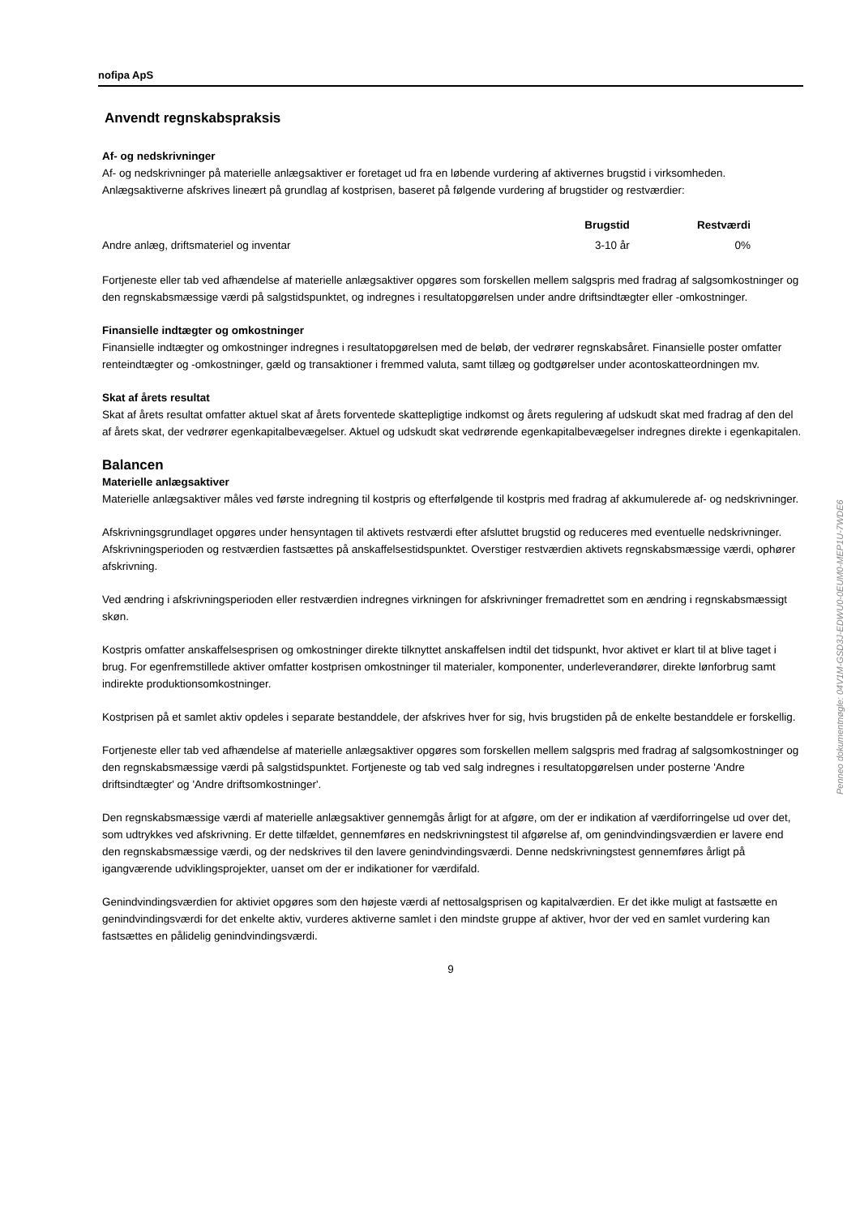nofipa ApS
Anvendt regnskabspraksis
Af- og nedskrivninger
Af- og nedskrivninger på materielle anlægsaktiver er foretaget ud fra en løbende vurdering af aktivernes brugstid i virksomheden. Anlægsaktiverne afskrives lineært på grundlag af kostprisen, baseret på følgende vurdering af brugstider og restværdier:
| | Brugstid | Restværdi |
| --- | --- | --- |
| Andre anlæg, driftsmateriel og inventar | 3-10 år | 0% |
Fortjeneste eller tab ved afhændelse af materielle anlægsaktiver opgøres som forskellen mellem salgspris med fradrag af salgsomkostninger og den regnskabsmæssige værdi på salgstidspunktet, og indregnes i resultatopgørelsen under andre driftsindtægter eller -omkostninger.
Finansielle indtægter og omkostninger
Finansielle indtægter og omkostninger indregnes i resultatopgørelsen med de beløb, der vedrører regnskabsåret. Finansielle poster omfatter renteindtægter og -omkostninger, gæld og transaktioner i fremmed valuta, samt tillæg og godtgørelser under acontoskatteordningen mv.
Skat af årets resultat
Skat af årets resultat omfatter aktuel skat af årets forventede skattepligtige indkomst og årets regulering af udskudt skat med fradrag af den del af årets skat, der vedrører egenkapitalbevægelser. Aktuel og udskudt skat vedrørende egenkapitalbevægelser indregnes direkte i egenkapitalen.
Balancen
Materielle anlægsaktiver
Materielle anlægsaktiver måles ved første indregning til kostpris og efterfølgende til kostpris med fradrag af akkumulerede af- og nedskrivninger.
Afskrivningsgrundlaget opgøres under hensyntagen til aktivets restværdi efter afsluttet brugstid og reduceres med eventuelle nedskrivninger. Afskrivningsperioden og restværdien fastsættes på anskaffelsestidspunktet. Overstiger restværdien aktivets regnskabsmæssige værdi, ophører afskrivning.
Ved ændring i afskrivningsperioden eller restværdien indregnes virkningen for afskrivninger fremadrettet som en ændring i regnskabsmæssigt skøn.
Kostpris omfatter anskaffelsesprisen og omkostninger direkte tilknyttet anskaffelsen indtil det tidspunkt, hvor aktivet er klart til at blive taget i brug. For egenfremstillede aktiver omfatter kostprisen omkostninger til materialer, komponenter, underleverandører, direkte lønforbrug samt indirekte produktionsomkostninger.
Kostprisen på et samlet aktiv opdeles i separate bestanddele, der afskrives hver for sig, hvis brugstiden på de enkelte bestanddele er forskellig.
Fortjeneste eller tab ved afhændelse af materielle anlægsaktiver opgøres som forskellen mellem salgspris med fradrag af salgsomkostninger og den regnskabsmæssige værdi på salgstidspunktet. Fortjeneste og tab ved salg indregnes i resultatopgørelsen under posterne 'Andre driftsindtægter' og 'Andre driftsomkostninger'.
Den regnskabsmæssige værdi af materielle anlægsaktiver gennemgås årligt for at afgøre, om der er indikation af værdiforringelse ud over det, som udtrykkes ved afskrivning. Er dette tilfældet, gennemføres en nedskrivningstest til afgørelse af, om genindvindingsværdien er lavere end den regnskabsmæssige værdi, og der nedskrives til den lavere genindvindingsværdi. Denne nedskrivningstest gennemføres årligt på igangværende udviklingsprojekter, uanset om der er indikationer for værdifald.
Genindvindingsværdien for aktiviet opgøres som den højeste værdi af nettosalgsprisen og kapitalværdien. Er det ikke muligt at fastsætte en genindvindingsværdi for det enkelte aktiv, vurderes aktiverne samlet i den mindste gruppe af aktiver, hvor der ved en samlet vurdering kan fastsættes en pålidelig genindvindingsværdi.
9
Penneo dokumentnøgle: 04V1M-GSD3J-EDWU0-0EUM0-MEP1U-7WDE6